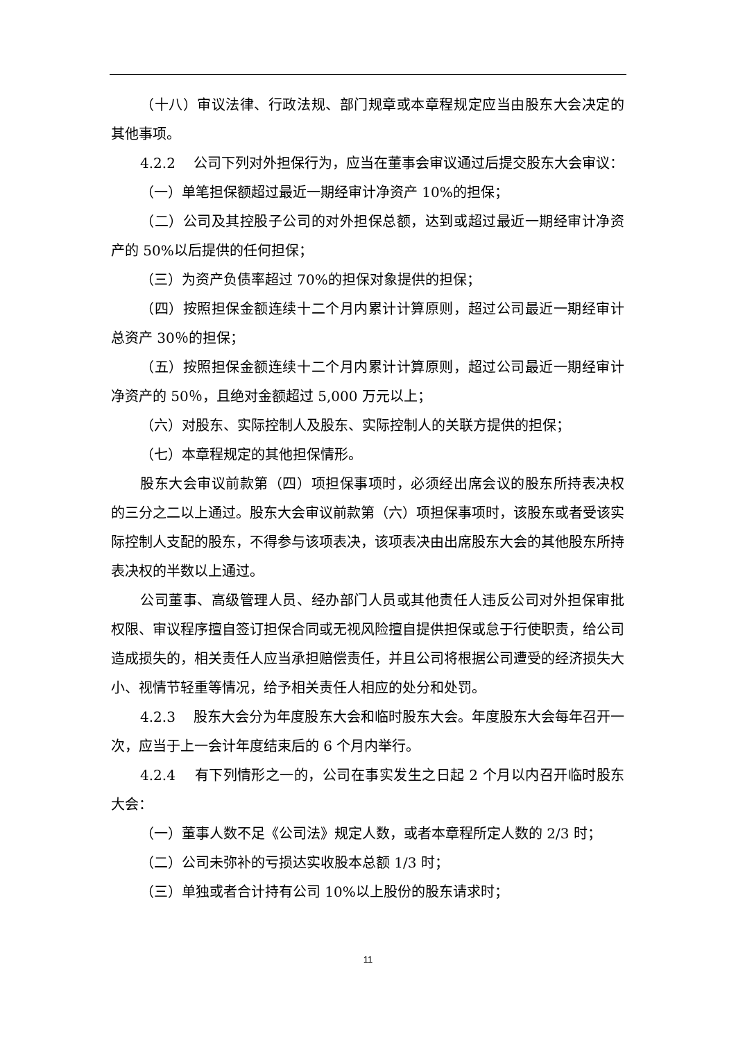（十八）审议法律、行政法规、部门规章或本章程规定应当由股东大会决定的其他事项。
4.2.2　 公司下列对外担保行为，应当在董事会审议通过后提交股东大会审议：
（一）单笔担保额超过最近一期经审计净资产 10%的担保；
（二）公司及其控股子公司的对外担保总额，达到或超过最近一期经审计净资产的 50%以后提供的任何担保；
（三）为资产负债率超过 70%的担保对象提供的担保；
（四）按照担保金额连续十二个月内累计计算原则，超过公司最近一期经审计总资产 30％的担保；
（五）按照担保金额连续十二个月内累计计算原则，超过公司最近一期经审计净资产的 50％，且绝对金额超过 5,000 万元以上；
（六）对股东、实际控制人及股东、实际控制人的关联方提供的担保；
（七）本章程规定的其他担保情形。
股东大会审议前款第（四）项担保事项时，必须经出席会议的股东所持表决权的三分之二以上通过。股东大会审议前款第（六）项担保事项时，该股东或者受该实际控制人支配的股东，不得参与该项表决，该项表决由出席股东大会的其他股东所持表决权的半数以上通过。
公司董事、高级管理人员、经办部门人员或其他责任人违反公司对外担保审批权限、审议程序擅自签订担保合同或无视风险擅自提供担保或怠于行使职责，给公司造成损失的，相关责任人应当承担赔偿责任，并且公司将根据公司遭受的经济损失大小、视情节轻重等情况，给予相关责任人相应的处分和处罚。
4.2.3　 股东大会分为年度股东大会和临时股东大会。年度股东大会每年召开一次，应当于上一会计年度结束后的 6 个月内举行。
4.2.4　 有下列情形之一的，公司在事实发生之日起 2 个月以内召开临时股东大会：
（一）董事人数不足《公司法》规定人数，或者本章程所定人数的 2/3 时；
（二）公司未弥补的亏损达实收股本总额 1/3 时；
（三）单独或者合计持有公司 10%以上股份的股东请求时；
11